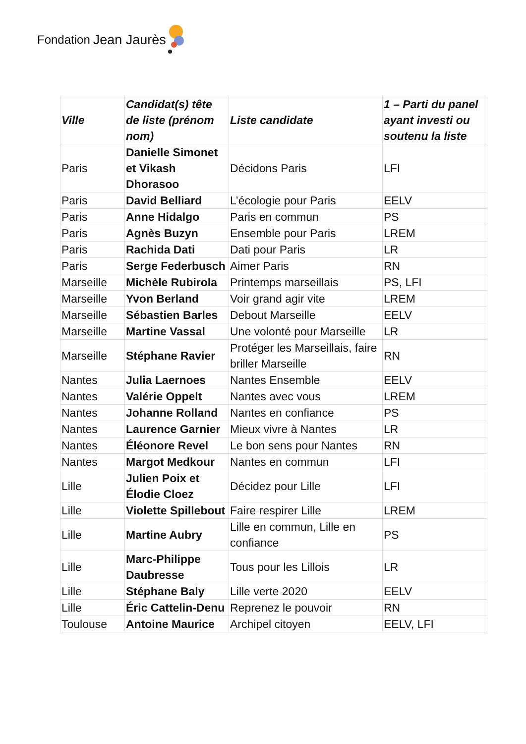Fondation Jean Jaurès
| Ville | Candidat(s) tête de liste (prénom nom) | Liste candidate | 1 – Parti du panel ayant investi ou soutenu la liste |
| --- | --- | --- | --- |
| Paris | Danielle Simonet et Vikash Dhorasoo | Décidons Paris | LFI |
| Paris | David Belliard | L’écologie pour Paris | EELV |
| Paris | Anne Hidalgo | Paris en commun | PS |
| Paris | Agnès Buzyn | Ensemble pour Paris | LREM |
| Paris | Rachida Dati | Dati pour Paris | LR |
| Paris | Serge Federbusch | Aimer Paris | RN |
| Marseille | Michèle Rubirola | Printemps marseillais | PS, LFI |
| Marseille | Yvon Berland | Voir grand agir vite | LREM |
| Marseille | Sébastien Barles | Debout Marseille | EELV |
| Marseille | Martine Vassal | Une volonté pour Marseille | LR |
| Marseille | Stéphane Ravier | Protéger les Marseillais, faire briller Marseille | RN |
| Nantes | Julia Laernoes | Nantes Ensemble | EELV |
| Nantes | Valérie Oppelt | Nantes avec vous | LREM |
| Nantes | Johanne Rolland | Nantes en confiance | PS |
| Nantes | Laurence Garnier | Mieux vivre à Nantes | LR |
| Nantes | Éléonore Revel | Le bon sens pour Nantes | RN |
| Nantes | Margot Medkour | Nantes en commun | LFI |
| Lille | Julien Poix et Élodie Cloez | Décidez pour Lille | LFI |
| Lille | Violette Spillebout | Faire respirer Lille | LREM |
| Lille | Martine Aubry | Lille en commun, Lille en confiance | PS |
| Lille | Marc-Philippe Daubresse | Tous pour les Lillois | LR |
| Lille | Stéphane Baly | Lille verte 2020 | EELV |
| Lille | Éric Cattelin-Denu | Reprenez le pouvoir | RN |
| Toulouse | Antoine Maurice | Archipel citoyen | EELV, LFI |